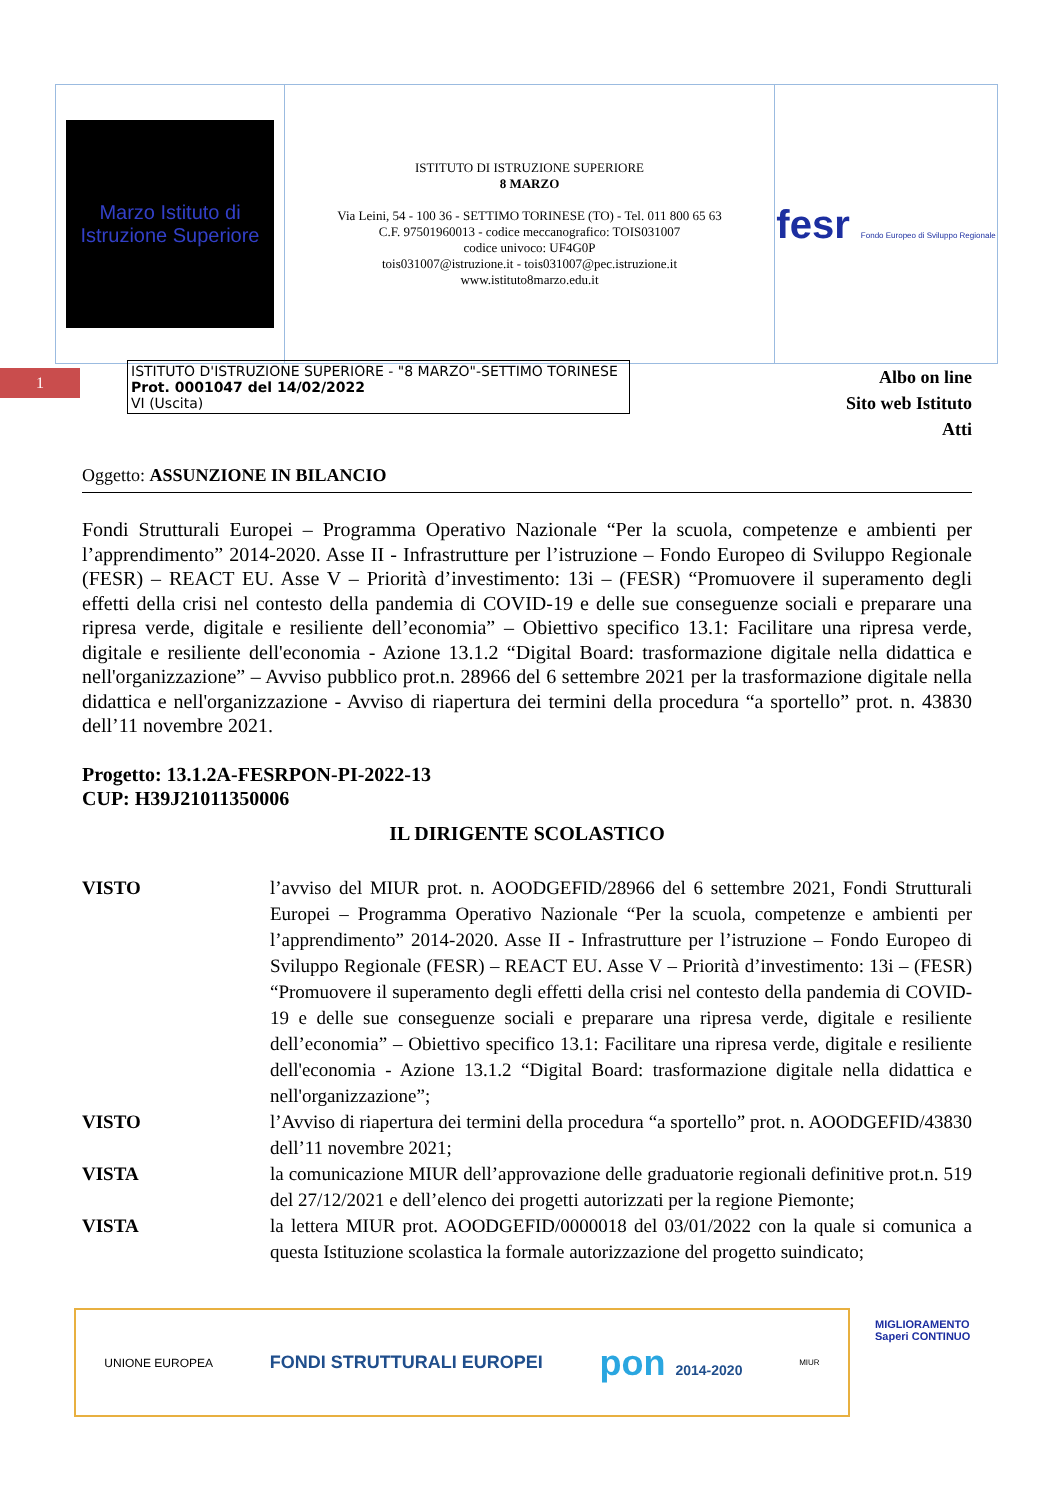| Marzo Istituto di Istruzione Superiore | ISTITUTO DI ISTRUZIONE SUPERIORE 8 MARZO Via Leini, 54 - 100 36 - SETTIMO TORINESE (TO) - Tel. 011 800 65 63 C.F. 97501960013 - codice meccanografico: TOIS031007 codice univoco: UF4G0P tois031007@istruzione.it - tois031007@pec.istruzione.it www.istituto8marzo.edu.it | fesr Fondo Europeo di Sviluppo Regionale |
1
ISTITUTO D'ISTRUZIONE SUPERIORE - "8 MARZO"-SETTIMO TORINESE
Prot. 0001047 del 14/02/2022
VI (Uscita)
Albo on line
Sito web Istituto
Atti
Oggetto: ASSUNZIONE IN BILANCIO
Fondi Strutturali Europei – Programma Operativo Nazionale “Per la scuola, competenze e ambienti per l’apprendimento” 2014-2020. Asse II - Infrastrutture per l’istruzione – Fondo Europeo di Sviluppo Regionale (FESR) – REACT EU. Asse V – Priorità d’investimento: 13i – (FESR) “Promuovere il superamento degli effetti della crisi nel contesto della pandemia di COVID-19 e delle sue conseguenze sociali e preparare una ripresa verde, digitale e resiliente dell’economia” – Obiettivo specifico 13.1: Facilitare una ripresa verde, digitale e resiliente dell'economia - Azione 13.1.2 “Digital Board: trasformazione digitale nella didattica e nell'organizzazione” – Avviso pubblico prot.n. 28966 del 6 settembre 2021 per la trasformazione digitale nella didattica e nell'organizzazione - Avviso di riapertura dei termini della procedura “a sportello” prot. n. 43830 dell’11 novembre 2021.
Progetto: 13.1.2A-FESRPON-PI-2022-13
CUP: H39J21011350006
IL DIRIGENTE SCOLASTICO
| VISTO | l’avviso del MIUR prot. n. AOODGEFID/28966 del 6 settembre 2021, Fondi Strutturali Europei – Programma Operativo Nazionale “Per la scuola, competenze e ambienti per l’apprendimento” 2014-2020. Asse II - Infrastrutture per l’istruzione – Fondo Europeo di Sviluppo Regionale (FESR) – REACT EU. Asse V – Priorità d’investimento: 13i – (FESR) “Promuovere il superamento degli effetti della crisi nel contesto della pandemia di COVID-19 e delle sue conseguenze sociali e preparare una ripresa verde, digitale e resiliente dell’economia” – Obiettivo specifico 13.1: Facilitare una ripresa verde, digitale e resiliente dell'economia - Azione 13.1.2 “Digital Board: trasformazione digitale nella didattica e nell'organizzazione”; |
| VISTO | l’Avviso di riapertura dei termini della procedura “a sportello” prot. n. AOODGEFID/43830 dell’11 novembre 2021; |
| VISTA | la comunicazione MIUR dell’approvazione delle graduatorie regionali definitive prot.n. 519 del 27/12/2021 e dell’elenco dei progetti autorizzati per la regione Piemonte; |
| VISTA | la lettera MIUR prot. AOODGEFID/0000018 del 03/01/2022 con la quale si comunica a questa Istituzione scolastica la formale autorizzazione del progetto suindicato; |
UNIONE EUROPEA FONDI STRUTTURALI EUROPEI pon 2014-2020 MIUR
MIGLIORAMENTO
Saperi CONTINUO